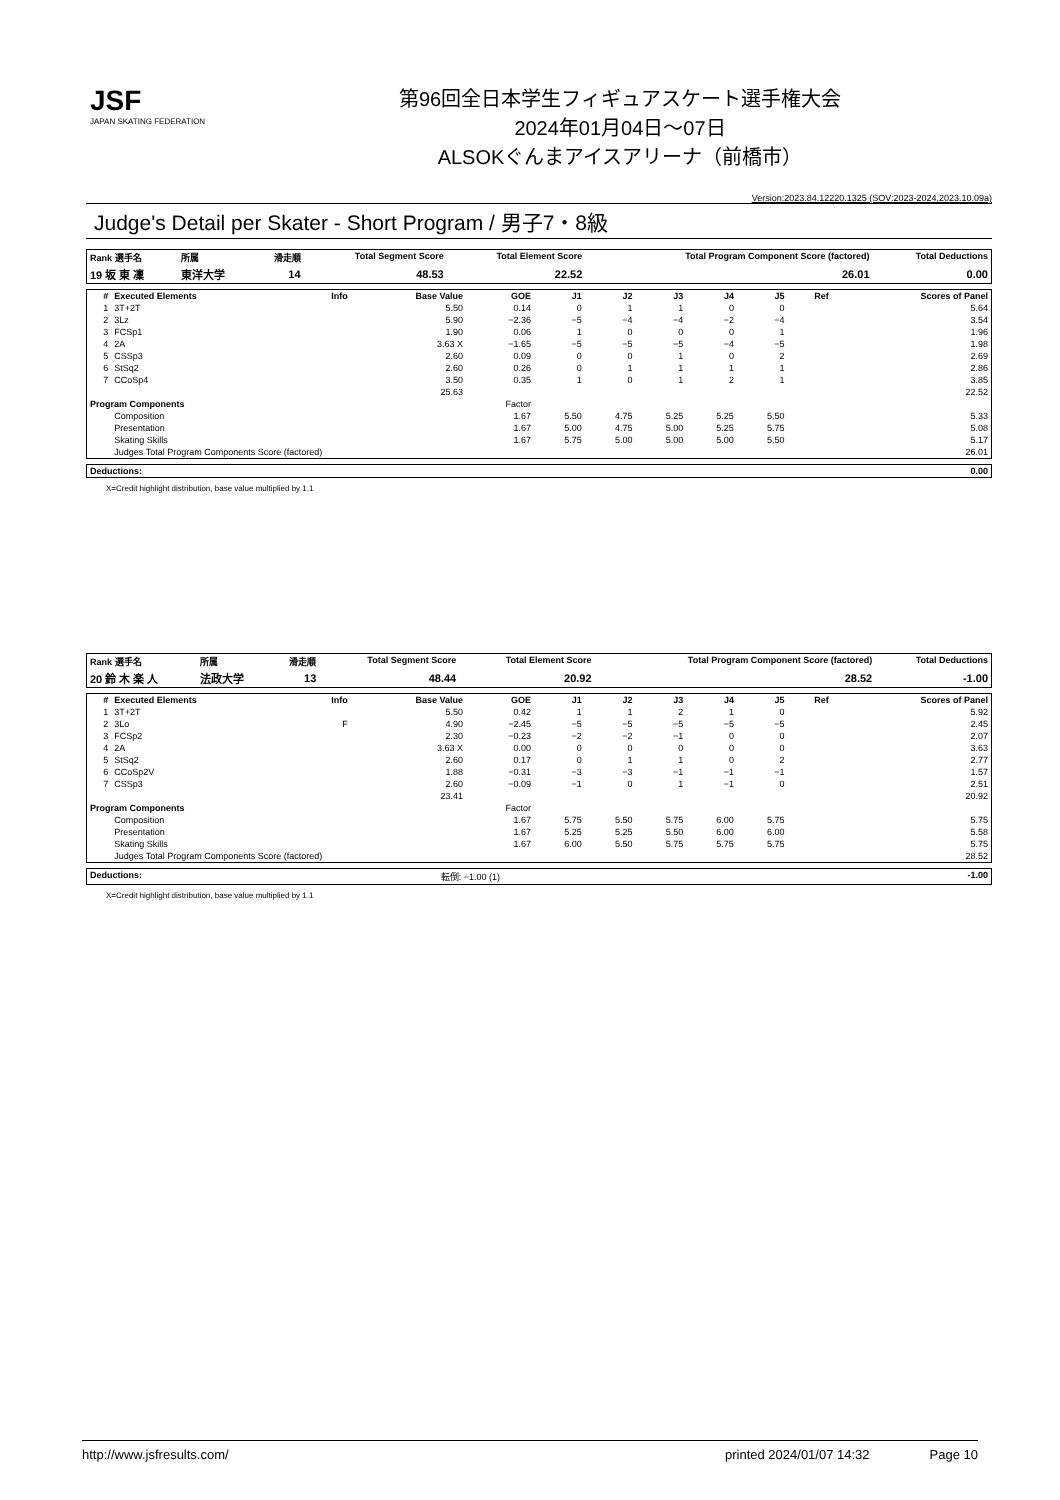JSF
JAPAN SKATING FEDERATION
第96回全日本学生フィギュアスケート選手権大会
2024年01月04日～07日
ALSOKぐんまアイスアリーナ（前橋市）
Version:2023.84.12220.1325 (SOV:2023-2024,2023.10.09a)
Judge's Detail per Skater - Short Program / 男子7・8級
| Rank 選手名 | 所属 | 滑走順 | Total Segment Score | Total Element Score | Total Program Component Score (factored) | Total Deductions |
| --- | --- | --- | --- | --- | --- | --- |
| 19 坂 東 凜 | 東洋大学 | 14 | 48.53 | 22.52 | 26.01 | 0.00 |
| # | Executed Elements | Info | Base Value | GOE | J1 | J2 | J3 | J4 | J5 | Ref | Scores of Panel |
| --- | --- | --- | --- | --- | --- | --- | --- | --- | --- | --- | --- |
| 1 | 3T+2T | | 5.50 | 0.14 | 0 | 1 | 1 | 0 | 0 | | 5.64 |
| 2 | 3Lz | | 5.90 | −2.36 | −5 | −4 | −4 | −2 | −4 | | 3.54 |
| 3 | FCSp1 | | 1.90 | 0.06 | 1 | 0 | 0 | 0 | 1 | | 1.96 |
| 4 | 2A | | 3.63 X | −1.65 | −5 | −5 | −5 | −4 | −5 | | 1.98 |
| 5 | CSSp3 | | 2.60 | 0.09 | 0 | 0 | 1 | 0 | 2 | | 2.69 |
| 6 | StSq2 | | 2.60 | 0.26 | 0 | 1 | 1 | 1 | 1 | | 2.86 |
| 7 | CCoSp4 | | 3.50 | 0.35 | 1 | 0 | 1 | 2 | 1 | | 3.85 |
| | | | 25.63 | | | | | | | | 22.52 |
| Program Components | | | | Factor | | | | | | | |
| | Composition | | | 1.67 | 5.50 | 4.75 | 5.25 | 5.25 | 5.50 | | 5.33 |
| | Presentation | | | 1.67 | 5.00 | 4.75 | 5.00 | 5.25 | 5.75 | | 5.08 |
| | Skating Skills | | | 1.67 | 5.75 | 5.00 | 5.00 | 5.00 | 5.50 | | 5.17 |
| | Judges Total Program Components Score (factored) | | | | | | | | | | 26.01 |
| Deductions: | | 0.00 |
X=Credit highlight distribution, base value multiplied by 1.1
| Rank 選手名 | 所属 | 滑走順 | Total Segment Score | Total Element Score | Total Program Component Score (factored) | Total Deductions |
| --- | --- | --- | --- | --- | --- | --- |
| 20 鈴 木 楽 人 | 法政大学 | 13 | 48.44 | 20.92 | 28.52 | -1.00 |
| # | Executed Elements | Info | Base Value | GOE | J1 | J2 | J3 | J4 | J5 | Ref | Scores of Panel |
| --- | --- | --- | --- | --- | --- | --- | --- | --- | --- | --- | --- |
| 1 | 3T+2T | | 5.50 | 0.42 | 1 | 1 | 2 | 1 | 0 | | 5.92 |
| 2 | 3Lo | F | 4.90 | −2.45 | −5 | −5 | −5 | −5 | −5 | | 2.45 |
| 3 | FCSp2 | | 2.30 | −0.23 | −2 | −2 | −1 | 0 | 0 | | 2.07 |
| 4 | 2A | | 3.63 X | 0.00 | 0 | 0 | 0 | 0 | 0 | | 3.63 |
| 5 | StSq2 | | 2.60 | 0.17 | 0 | 1 | 1 | 0 | 2 | | 2.77 |
| 6 | CCoSp2V | | 1.88 | −0.31 | −3 | −3 | −1 | −1 | −1 | | 1.57 |
| 7 | CSSp3 | | 2.60 | −0.09 | −1 | 0 | 1 | −1 | 0 | | 2.51 |
| | | | 23.41 | | | | | | | | 20.92 |
| Program Components | | | | Factor | | | | | | | |
| | Composition | | | 1.67 | 5.75 | 5.50 | 5.75 | 6.00 | 5.75 | | 5.75 |
| | Presentation | | | 1.67 | 5.25 | 5.25 | 5.50 | 6.00 | 6.00 | | 5.58 |
| | Skating Skills | | | 1.67 | 6.00 | 5.50 | 5.75 | 5.75 | 5.75 | | 5.75 |
| | Judges Total Program Components Score (factored) | | | | | | | | | | 28.52 |
| Deductions: | 転倒: −1.00 (1) | -1.00 |
X=Credit highlight distribution, base value multiplied by 1.1
http://www.jsfresults.com/ printed 2024/01/07 14:32 Page 10